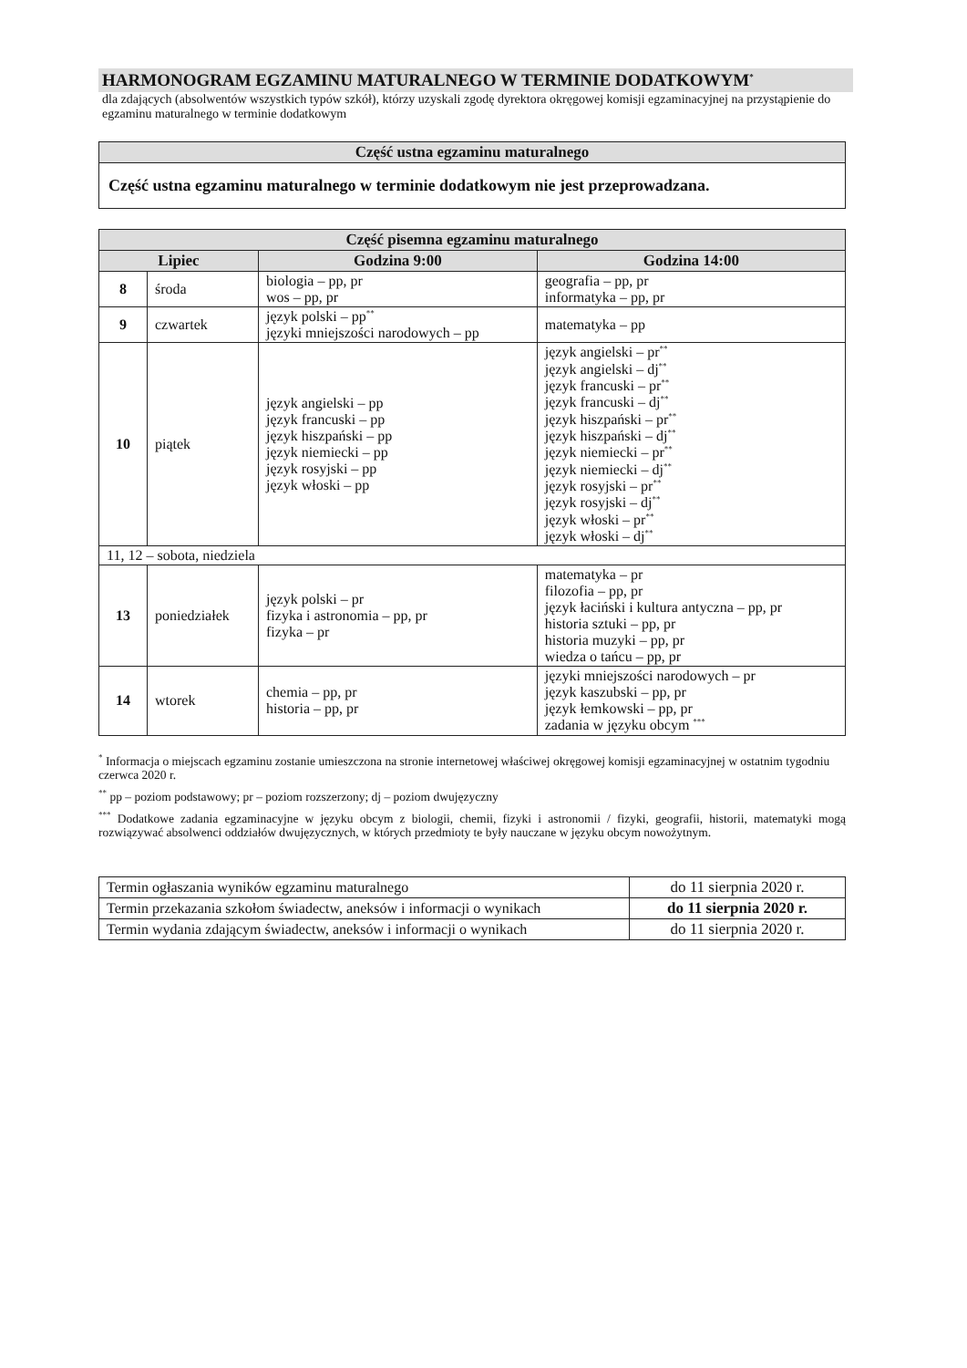HARMONOGRAM EGZAMINU MATURALNEGO W TERMINIE DODATKOWYM<sup>*</sup>
dla zdających (absolwentów wszystkich typów szkół), którzy uzyskali zgodę dyrektora okręgowej komisji egzaminacyjnej na przystąpienie do egzaminu maturalnego w terminie dodatkowym
| Część ustna egzaminu maturalnego |
| Część ustna egzaminu maturalnego w terminie dodatkowym nie jest przeprowadzana. |
| Część pisemna egzaminu maturalnego | | | |
| Lipiec | | Godzina 9:00 | Godzina 14:00 |
| 8 | środa | biologia – pp, pr wos – pp, pr | geografia – pp, pr informatyka – pp, pr |
| 9 | czwartek | język polski – pp<sup>**</sup> języki mniejszości narodowych – pp | matematyka – pp |
| 10 | piątek | język angielski – pp język francuski – pp język hiszpański – pp język niemiecki – pp język rosyjski – pp język włoski – pp | język angielski – pr<sup>**</sup> język angielski – dj<sup>**</sup> język francuski – pr<sup>**</sup> język francuski – dj<sup>**</sup> język hiszpański – pr<sup>**</sup> język hiszpański – dj<sup>**</sup> język niemiecki – pr<sup>**</sup> język niemiecki – dj<sup>**</sup> język rosyjski – pr<sup>**</sup> język rosyjski – dj<sup>**</sup> język włoski – pr<sup>**</sup> język włoski – dj<sup>**</sup> |
| 11, 12 – sobota, niedziela | | | |
| 13 | poniedziałek | język polski – pr fizyka i astronomia – pp, pr fizyka – pr | matematyka – pr filozofia – pp, pr język łaciński i kultura antyczna – pp, pr historia sztuki – pp, pr historia muzyki – pp, pr wiedza o tańcu – pp, pr |
| 14 | wtorek | chemia – pp, pr historia – pp, pr | języki mniejszości narodowych – pr język kaszubski – pp, pr język łemkowski – pp, pr zadania w języku obcym <sup>***</sup> |
<sup>*</sup> Informacja o miejscach egzaminu zostanie umieszczona na stronie internetowej właściwej okręgowej komisji egzaminacyjnej w ostatnim tygodniu czerwca 2020 r.
<sup>**</sup> pp – poziom podstawowy; pr – poziom rozszerzony; dj – poziom dwujęzyczny
<sup>***</sup> Dodatkowe zadania egzaminacyjne w języku obcym z biologii, chemii, fizyki i astronomii / fizyki, geografii, historii, matematyki mogą rozwiązywać absolwenci oddziałów dwujęzycznych, w których przedmioty te były nauczane w języku obcym nowożytnym.
| Termin ogłaszania wyników egzaminu maturalnego | do 11 sierpnia 2020 r. |
| Termin przekazania szkołom świadectw, aneksów i informacji o wynikach | do 11 sierpnia 2020 r. |
| Termin wydania zdającym świadectw, aneksów i informacji o wynikach | do 11 sierpnia 2020 r. |